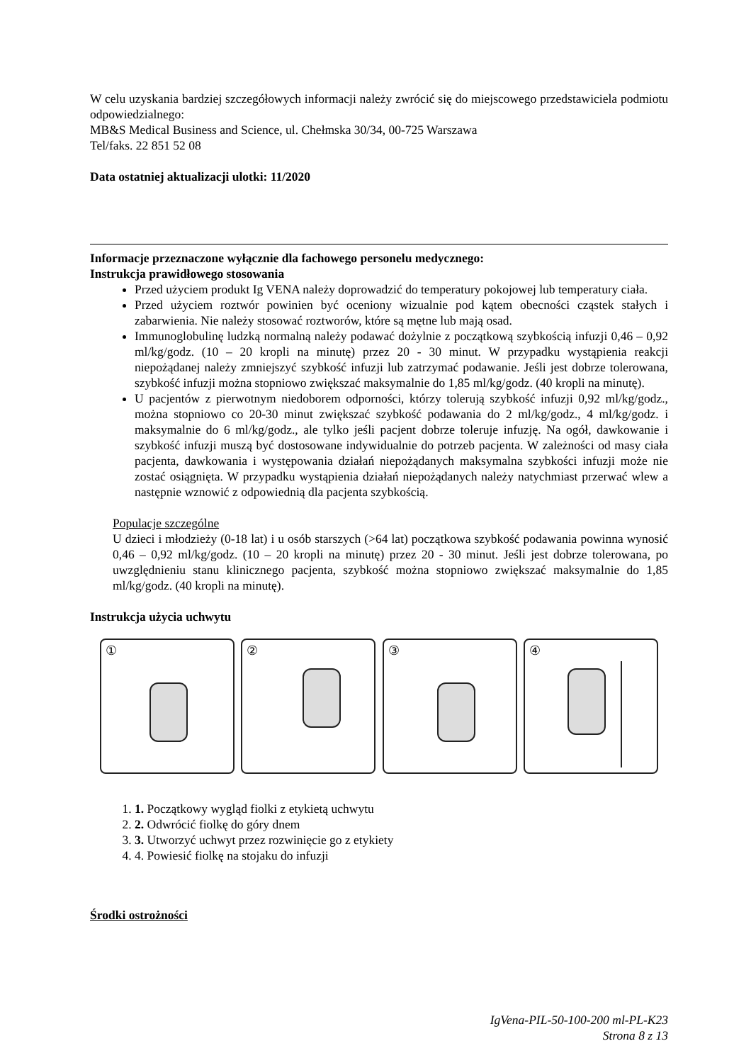W celu uzyskania bardziej szczegółowych informacji należy zwrócić się do miejscowego przedstawiciela podmiotu odpowiedzialnego:
MB&S Medical Business and Science, ul. Chełmska 30/34, 00-725 Warszawa
Tel/faks. 22 851 52 08
Data ostatniej aktualizacji ulotki: 11/2020
Informacje przeznaczone wyłącznie dla fachowego personelu medycznego:
Instrukcja prawidłowego stosowania
Przed użyciem produkt Ig VENA należy doprowadzić do temperatury pokojowej lub temperatury ciała.
Przed użyciem roztwór powinien być oceniony wizualnie pod kątem obecności cząstek stałych i zabarwienia. Nie należy stosować roztworów, które są mętne lub mają osad.
Immunoglobulinę ludzką normalną należy podawać dożylnie z początkową szybkością infuzji 0,46 – 0,92 ml/kg/godz. (10 – 20 kropli na minutę) przez 20 - 30 minut. W przypadku wystąpienia reakcji niepożądanej należy zmniejszyć szybkość infuzji lub zatrzymać podawanie. Jeśli jest dobrze tolerowana, szybkość infuzji można stopniowo zwiększać maksymalnie do 1,85 ml/kg/godz. (40 kropli na minutę).
U pacjentów z pierwotnym niedoborem odporności, którzy tolerują szybkość infuzji 0,92 ml/kg/godz., można stopniowo co 20-30 minut zwiększać szybkość podawania do 2 ml/kg/godz., 4 ml/kg/godz. i maksymalnie do 6 ml/kg/godz., ale tylko jeśli pacjent dobrze toleruje infuzję. Na ogół, dawkowanie i szybkość infuzji muszą być dostosowane indywidualnie do potrzeb pacjenta. W zależności od masy ciała pacjenta, dawkowania i występowania działań niepożądanych maksymalna szybkości infuzji może nie zostać osiągnięta. W przypadku wystąpienia działań niepożądanych należy natychmiast przerwać wlew a następnie wznowić z odpowiednią dla pacjenta szybkością.
Populacje szczególne
U dzieci i młodzieży (0-18 lat) i u osób starszych (>64 lat) początkowa szybkość podawania powinna wynosić 0,46 – 0,92 ml/kg/godz. (10 – 20 kropli na minutę) przez 20 - 30 minut. Jeśli jest dobrze tolerowana, po uwzględnieniu stanu klinicznego pacjenta, szybkość można stopniowo zwiększać maksymalnie do 1,85 ml/kg/godz. (40 kropli na minutę).
Instrukcja użycia uchwytu
①
②
③
④
1. 1. Początkowy wygląd fiolki z etykietą uchwytu
2. 2. Odwrócić fiolkę do góry dnem
3. 3. Utworzyć uchwyt przez rozwinięcie go z etykiety
4. 4. Powiesić fiolkę na stojaku do infuzji
Środki ostrożności
IgVena-PIL-50-100-200 ml-PL-K23
Strona 8 z 13